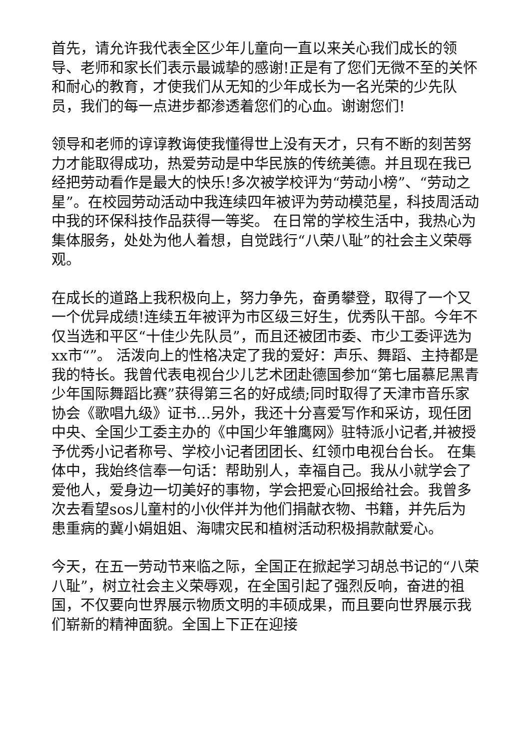首先，请允许我代表全区少年儿童向一直以来关心我们成长的领导、老师和家长们表示最诚挚的感谢!正是有了您们无微不至的关怀和耐心的教育，才使我们从无知的少年成长为一名光荣的少先队员，我们的每一点进步都渗透着您们的心血。谢谢您们!
领导和老师的谆谆教诲使我懂得世上没有天才，只有不断的刻苦努力才能取得成功，热爱劳动是中华民族的传统美德。并且现在我已经把劳动看作是最大的快乐!多次被学校评为“劳动小榜”、“劳动之星”。在校园劳动活动中我连续四年被评为劳动模范星，科技周活动中我的环保科技作品获得一等奖。 在日常的学校生活中，我热心为集体服务，处处为他人着想，自觉践行“八荣八耻”的社会主义荣辱观。
在成长的道路上我积极向上，努力争先，奋勇攀登，取得了一个又一个优异成绩!连续五年被评为市区级三好生，优秀队干部。今年不仅当选和平区“十佳少先队员”，而且还被团市委、市少工委评选为xx市“”。 活泼向上的性格决定了我的爱好：声乐、舞蹈、主持都是我的特长。我曾代表电视台少儿艺术团赴德国参加“第七届慕尼黑青少年国际舞蹈比赛”获得第三名的好成绩;同时取得了天津市音乐家协会《歌唱九级》证书…另外，我还十分喜爱写作和采访，现任团中央、全国少工委主办的《中国少年雏鹰网》驻特派小记者,并被授予优秀小记者称号、学校小记者团团长、红领巾电视台台长。 在集体中，我始终信奉一句话：帮助别人，幸福自己。我从小就学会了爱他人，爱身边一切美好的事物，学会把爱心回报给社会。我曾多次去看望sos儿童村的小伙伴并为他们捐献衣物、书籍，并先后为患重病的冀小娟姐姐、海啸灾民和植树活动积极捐款献爱心。
今天，在五一劳动节来临之际，全国正在掀起学习胡总书记的“八荣八耻”，树立社会主义荣辱观，在全国引起了强烈反响，奋进的祖国，不仅要向世界展示物质文明的丰硕成果，而且要向世界展示我们崭新的精神面貌。全国上下正在迎接